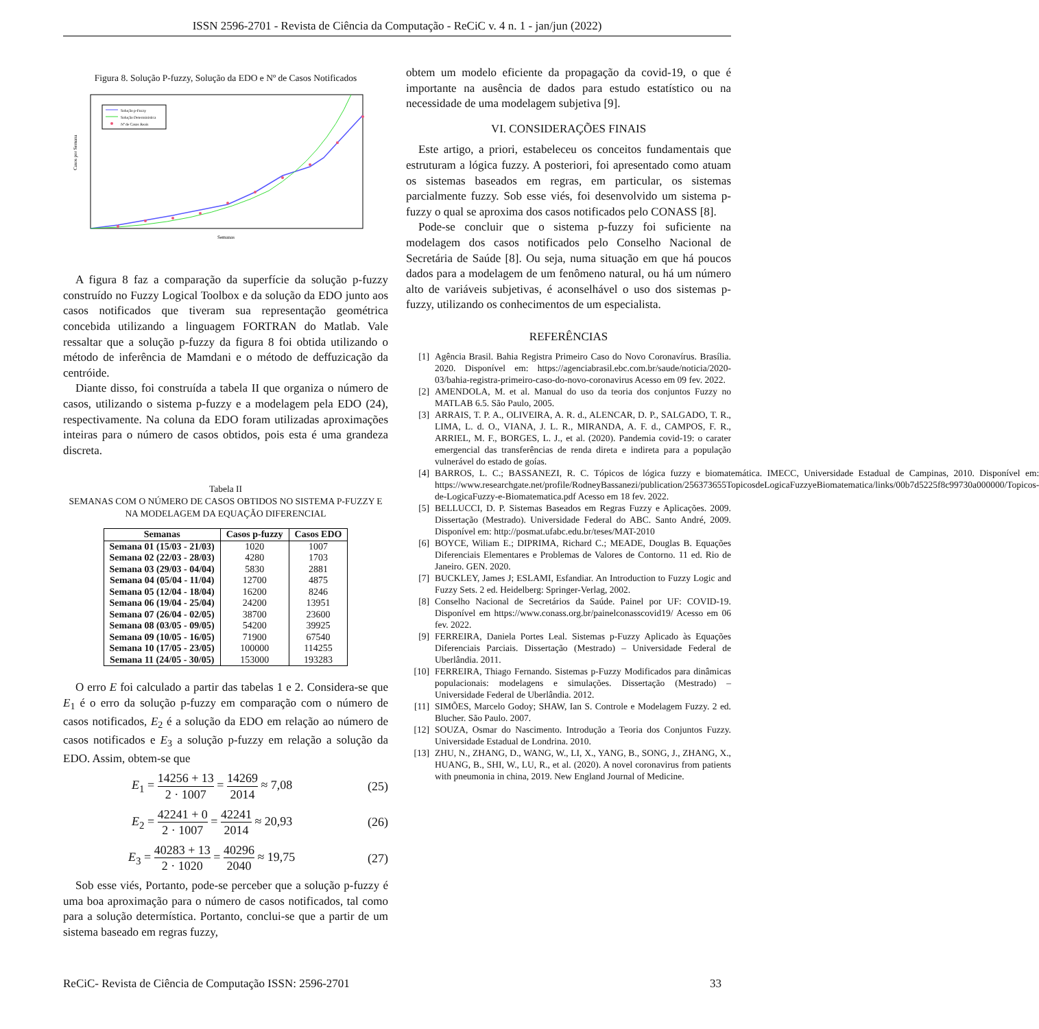ISSN 2596-2701 - Revista de Ciência da Computação - ReCiC v. 4 n. 1 - jan/jun (2022)
Figura 8. Solução P-fuzzy, Solução da EDO e Nº de Casos Notificados
Solução p-Fuzzy
Solução Determinística
Nº de Casos Reais
Casos por Semana
Semanas
A figura 8 faz a comparação da superfície da solução p-fuzzy construído no Fuzzy Logical Toolbox e da solução da EDO junto aos casos notificados que tiveram sua representação geométrica concebida utilizando a linguagem FORTRAN do Matlab. Vale ressaltar que a solução p-fuzzy da figura 8 foi obtida utilizando o método de inferência de Mamdani e o método de deffuzicação da centróide.
Diante disso, foi construída a tabela II que organiza o número de casos, utilizando o sistema p-fuzzy e a modelagem pela EDO (24), respectivamente. Na coluna da EDO foram utilizadas aproximações inteiras para o número de casos obtidos, pois esta é uma grandeza discreta.
Tabela II
SEMANAS COM O NÚMERO DE CASOS OBTIDOS NO SISTEMA P-FUZZY E NA MODELAGEM DA EQUAÇÃO DIFERENCIAL
| Semanas | Casos p-fuzzy | Casos EDO |
| --- | --- | --- |
| Semana 01 (15/03 - 21/03) | 1020 | 1007 |
| Semana 02 (22/03 - 28/03) | 4280 | 1703 |
| Semana 03 (29/03 - 04/04) | 5830 | 2881 |
| Semana 04 (05/04 - 11/04) | 12700 | 4875 |
| Semana 05 (12/04 - 18/04) | 16200 | 8246 |
| Semana 06 (19/04 - 25/04) | 24200 | 13951 |
| Semana 07 (26/04 - 02/05) | 38700 | 23600 |
| Semana 08 (03/05 - 09/05) | 54200 | 39925 |
| Semana 09 (10/05 - 16/05) | 71900 | 67540 |
| Semana 10 (17/05 - 23/05) | 100000 | 114255 |
| Semana 11 (24/05 - 30/05) | 153000 | 193283 |
O erro E foi calculado a partir das tabelas 1 e 2. Considera-se que E<sub>1</sub> é o erro da solução p-fuzzy em comparação com o número de casos notificados, E<sub>2</sub> é a solução da EDO em relação ao número de casos notificados e E<sub>3</sub> a solução p-fuzzy em relação a solução da EDO. Assim, obtem-se que
E<sub>1</sub> = 14256 + 13 2 · 1007 = 14269 2014 ≈ 7,08 (25)
E<sub>2</sub> = 42241 + 0 2 · 1007 = 42241 2014 ≈ 20,93 (26)
E<sub>3</sub> = 40283 + 13 2 · 1020 = 40296 2040 ≈ 19,75 (27)
Sob esse viés, Portanto, pode-se perceber que a solução p-fuzzy é uma boa aproximação para o número de casos notificados, tal como para a solução determística. Portanto, conclui-se que a partir de um sistema baseado em regras fuzzy,
obtem um modelo eficiente da propagação da covid-19, o que é importante na ausência de dados para estudo estatístico ou na necessidade de uma modelagem subjetiva [9].
VI. CONSIDERAÇÕES FINAIS
Este artigo, a priori, estabeleceu os conceitos fundamentais que estruturam a lógica fuzzy. A posteriori, foi apresentado como atuam os sistemas baseados em regras, em particular, os sistemas parcialmente fuzzy. Sob esse viés, foi desenvolvido um sistema p-fuzzy o qual se aproxima dos casos notificados pelo CONASS [8].
Pode-se concluir que o sistema p-fuzzy foi suficiente na modelagem dos casos notificados pelo Conselho Nacional de Secretária de Saúde [8]. Ou seja, numa situação em que há poucos dados para a modelagem de um fenômeno natural, ou há um número alto de variáveis subjetivas, é aconselhável o uso dos sistemas p-fuzzy, utilizando os conhecimentos de um especialista.
REFERÊNCIAS
[1] Agência Brasil. Bahia Registra Primeiro Caso do Novo Coronavírus. Brasília. 2020. Disponível em: https://agenciabrasil.ebc.com.br/saude/noticia/2020-03/bahia-registra-primeiro-caso-do-novo-coronavirus Acesso em 09 fev. 2022.
[2] AMENDOLA, M. et al. Manual do uso da teoria dos conjuntos Fuzzy no MATLAB 6.5. São Paulo, 2005.
[3] ARRAIS, T. P. A., OLIVEIRA, A. R. d., ALENCAR, D. P., SALGADO, T. R., LIMA, L. d. O., VIANA, J. L. R., MIRANDA, A. F. d., CAMPOS, F. R., ARRIEL, M. F., BORGES, L. J., et al. (2020). Pandemia covid-19: o carater emergencial das transferências de renda direta e indireta para a população vulnerável do estado de goías.
[4] BARROS, L. C.; BASSANEZI, R. C. Tópicos de lógica fuzzy e biomatemática. IMECC, Universidade Estadual de Campinas, 2010. Disponível em: https://www.researchgate.net/profile/RodneyBassanezi/publication/256373655TopicosdeLogicaFuzzyeBiomatematica/links/00b7d5225f8c99730a000000/Topicos-de-LogicaFuzzy-e-Biomatematica.pdf Acesso em 18 fev. 2022.
[5] BELLUCCI, D. P. Sistemas Baseados em Regras Fuzzy e Aplicações. 2009. Dissertação (Mestrado). Universidade Federal do ABC. Santo André, 2009. Disponível em: http://posmat.ufabc.edu.br/teses/MAT-2010
[6] BOYCE, Wiliam E.; DIPRIMA, Richard C.; MEADE, Douglas B. Equações Diferenciais Elementares e Problemas de Valores de Contorno. 11 ed. Rio de Janeiro. GEN. 2020.
[7] BUCKLEY, James J; ESLAMI, Esfandiar. An Introduction to Fuzzy Logic and Fuzzy Sets. 2 ed. Heidelberg: Springer-Verlag, 2002.
[8] Conselho Nacional de Secretários da Saúde. Painel por UF: COVID-19. Disponível em https://www.conass.org.br/painelconasscovid19/ Acesso em 06 fev. 2022.
[9] FERREIRA, Daniela Portes Leal. Sistemas p-Fuzzy Aplicado às Equações Diferenciais Parciais. Dissertação (Mestrado) – Universidade Federal de Uberlândia. 2011.
[10] FERREIRA, Thiago Fernando. Sistemas p-Fuzzy Modificados para dinâmicas populacionais: modelagens e simulações. Dissertação (Mestrado) – Universidade Federal de Uberlândia. 2012.
[11] SIMÕES, Marcelo Godoy; SHAW, Ian S. Controle e Modelagem Fuzzy. 2 ed. Blucher. São Paulo. 2007.
[12] SOUZA, Osmar do Nascimento. Introdução a Teoria dos Conjuntos Fuzzy. Universidade Estadual de Londrina. 2010.
[13] ZHU, N., ZHANG, D., WANG, W., LI, X., YANG, B., SONG, J., ZHANG, X., HUANG, B., SHI, W., LU, R., et al. (2020). A novel coronavirus from patients with pneumonia in china, 2019. New England Journal of Medicine.
ReCiC- Revista de Ciência de Computação ISSN: 2596-2701 33